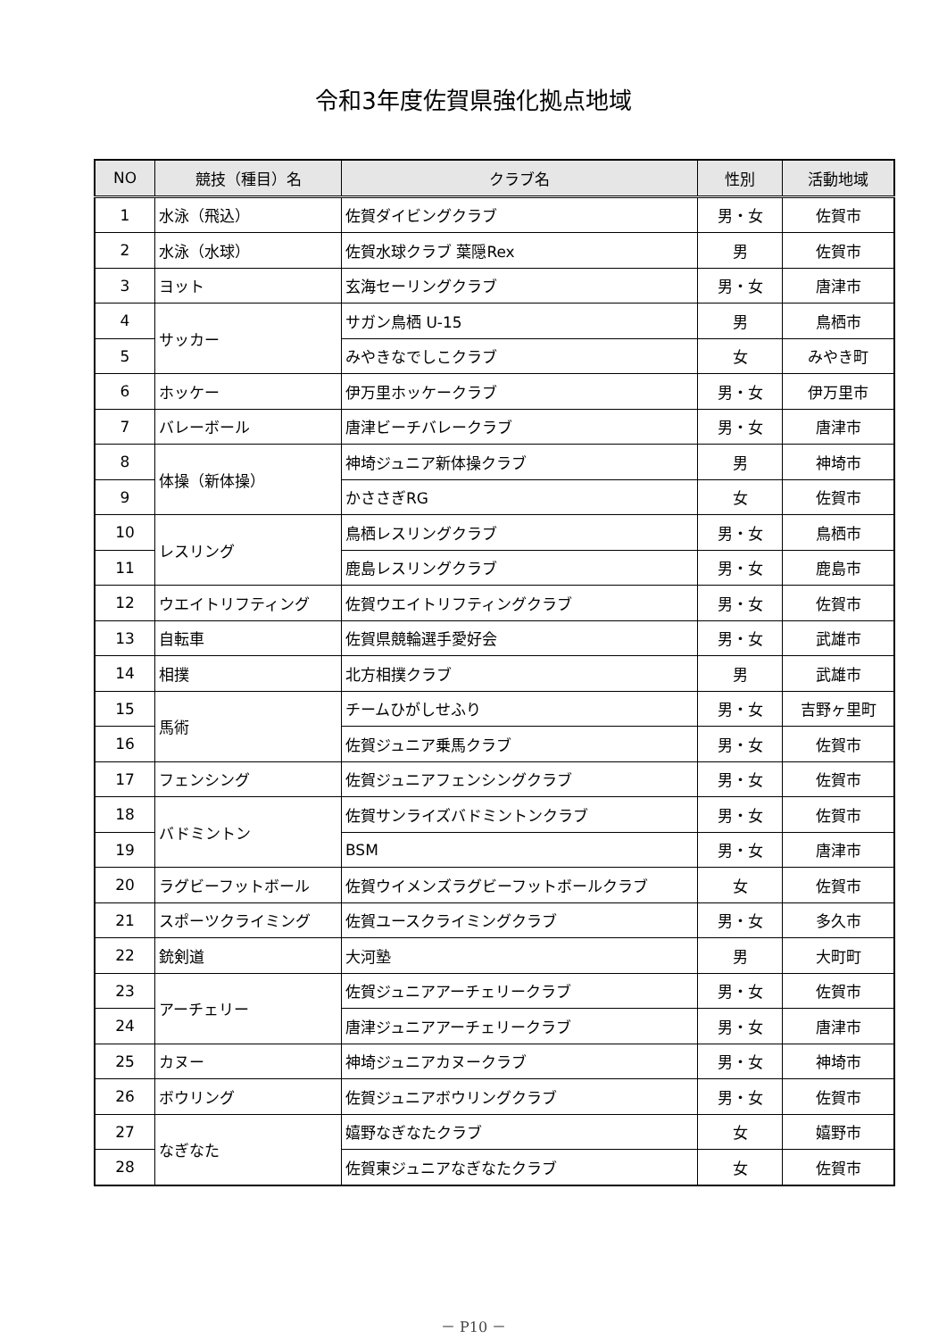令和3年度佐賀県強化拠点地域
| NO | 競技（種目）名 | クラブ名 | 性別 | 活動地域 |
| --- | --- | --- | --- | --- |
| 1 | 水泳（飛込） | 佐賀ダイビングクラブ | 男・女 | 佐賀市 |
| 2 | 水泳（水球） | 佐賀水球クラブ 葉隠Rex | 男 | 佐賀市 |
| 3 | ヨット | 玄海セーリングクラブ | 男・女 | 唐津市 |
| 4 | サッカー | サガン鳥栖 U-15 | 男 | 鳥栖市 |
| 5 | | みやきなでしこクラブ | 女 | みやき町 |
| 6 | ホッケー | 伊万里ホッケークラブ | 男・女 | 伊万里市 |
| 7 | バレーボール | 唐津ビーチバレークラブ | 男・女 | 唐津市 |
| 8 | 体操（新体操） | 神埼ジュニア新体操クラブ | 男 | 神埼市 |
| 9 | | かささぎRG | 女 | 佐賀市 |
| 10 | レスリング | 鳥栖レスリングクラブ | 男・女 | 鳥栖市 |
| 11 | | 鹿島レスリングクラブ | 男・女 | 鹿島市 |
| 12 | ウエイトリフティング | 佐賀ウエイトリフティングクラブ | 男・女 | 佐賀市 |
| 13 | 自転車 | 佐賀県競輪選手愛好会 | 男・女 | 武雄市 |
| 14 | 相撲 | 北方相撲クラブ | 男 | 武雄市 |
| 15 | 馬術 | チームひがしせふり | 男・女 | 吉野ヶ里町 |
| 16 | | 佐賀ジュニア乗馬クラブ | 男・女 | 佐賀市 |
| 17 | フェンシング | 佐賀ジュニアフェンシングクラブ | 男・女 | 佐賀市 |
| 18 | バドミントン | 佐賀サンライズバドミントンクラブ | 男・女 | 佐賀市 |
| 19 | | BSM | 男・女 | 唐津市 |
| 20 | ラグビーフットボール | 佐賀ウイメンズラグビーフットボールクラブ | 女 | 佐賀市 |
| 21 | スポーツクライミング | 佐賀ユースクライミングクラブ | 男・女 | 多久市 |
| 22 | 銃剣道 | 大河塾 | 男 | 大町町 |
| 23 | アーチェリー | 佐賀ジュニアアーチェリークラブ | 男・女 | 佐賀市 |
| 24 | | 唐津ジュニアアーチェリークラブ | 男・女 | 唐津市 |
| 25 | カヌー | 神埼ジュニアカヌークラブ | 男・女 | 神埼市 |
| 26 | ボウリング | 佐賀ジュニアボウリングクラブ | 男・女 | 佐賀市 |
| 27 | なぎなた | 嬉野なぎなたクラブ | 女 | 嬉野市 |
| 28 | | 佐賀東ジュニアなぎなたクラブ | 女 | 佐賀市 |
－ P10 －